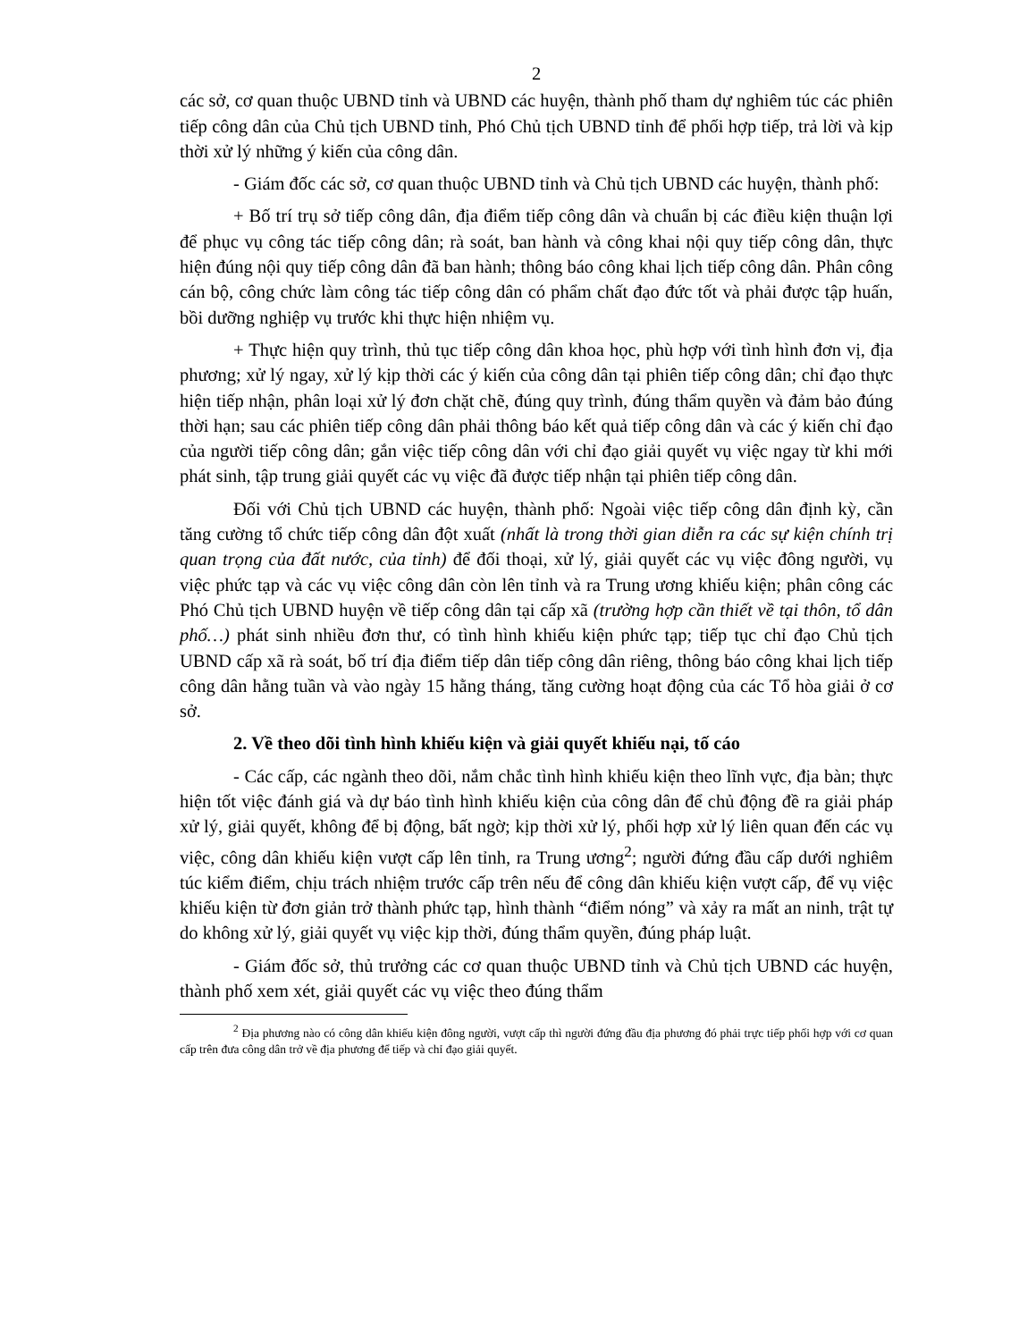2
các sở, cơ quan thuộc UBND tỉnh và UBND các huyện, thành phố tham dự nghiêm túc các phiên tiếp công dân của Chủ tịch UBND tỉnh, Phó Chủ tịch UBND tỉnh để phối hợp tiếp, trả lời và kịp thời xử lý những ý kiến của công dân.
- Giám đốc các sở, cơ quan thuộc UBND tỉnh và Chủ tịch UBND các huyện, thành phố:
+ Bố trí trụ sở tiếp công dân, địa điểm tiếp công dân và chuẩn bị các điều kiện thuận lợi để phục vụ công tác tiếp công dân; rà soát, ban hành và công khai nội quy tiếp công dân, thực hiện đúng nội quy tiếp công dân đã ban hành; thông báo công khai lịch tiếp công dân. Phân công cán bộ, công chức làm công tác tiếp công dân có phẩm chất đạo đức tốt và phải được tập huấn, bồi dưỡng nghiệp vụ trước khi thực hiện nhiệm vụ.
+ Thực hiện quy trình, thủ tục tiếp công dân khoa học, phù hợp với tình hình đơn vị, địa phương; xử lý ngay, xử lý kịp thời các ý kiến của công dân tại phiên tiếp công dân; chỉ đạo thực hiện tiếp nhận, phân loại xử lý đơn chặt chẽ, đúng quy trình, đúng thẩm quyền và đảm bảo đúng thời hạn; sau các phiên tiếp công dân phải thông báo kết quả tiếp công dân và các ý kiến chỉ đạo của người tiếp công dân; gắn việc tiếp công dân với chỉ đạo giải quyết vụ việc ngay từ khi mới phát sinh, tập trung giải quyết các vụ việc đã được tiếp nhận tại phiên tiếp công dân.
Đối với Chủ tịch UBND các huyện, thành phố: Ngoài việc tiếp công dân định kỳ, cần tăng cường tổ chức tiếp công dân đột xuất (nhất là trong thời gian diễn ra các sự kiện chính trị quan trọng của đất nước, của tỉnh) để đối thoại, xử lý, giải quyết các vụ việc đông người, vụ việc phức tạp và các vụ việc công dân còn lên tỉnh và ra Trung ương khiếu kiện; phân công các Phó Chủ tịch UBND huyện về tiếp công dân tại cấp xã (trường hợp cần thiết về tại thôn, tổ dân phố…) phát sinh nhiều đơn thư, có tình hình khiếu kiện phức tạp; tiếp tục chỉ đạo Chủ tịch UBND cấp xã rà soát, bố trí địa điểm tiếp dân tiếp công dân riêng, thông báo công khai lịch tiếp công dân hằng tuần và vào ngày 15 hằng tháng, tăng cường hoạt động của các Tổ hòa giải ở cơ sở.
2. Về theo dõi tình hình khiếu kiện và giải quyết khiếu nại, tố cáo
- Các cấp, các ngành theo dõi, nắm chắc tình hình khiếu kiện theo lĩnh vực, địa bàn; thực hiện tốt việc đánh giá và dự báo tình hình khiếu kiện của công dân để chủ động đề ra giải pháp xử lý, giải quyết, không để bị động, bất ngờ; kịp thời xử lý, phối hợp xử lý liên quan đến các vụ việc, công dân khiếu kiện vượt cấp lên tỉnh, ra Trung ương<sup>2</sup>; người đứng đầu cấp dưới nghiêm túc kiểm điểm, chịu trách nhiệm trước cấp trên nếu để công dân khiếu kiện vượt cấp, để vụ việc khiếu kiện từ đơn giản trở thành phức tạp, hình thành “điểm nóng” và xảy ra mất an ninh, trật tự do không xử lý, giải quyết vụ việc kịp thời, đúng thẩm quyền, đúng pháp luật.
- Giám đốc sở, thủ trưởng các cơ quan thuộc UBND tỉnh và Chủ tịch UBND các huyện, thành phố xem xét, giải quyết các vụ việc theo đúng thẩm
<sup>2</sup> Địa phương nào có công dân khiếu kiện đông người, vượt cấp thì người đứng đầu địa phương đó phải trực tiếp phối hợp với cơ quan cấp trên đưa công dân trở về địa phương để tiếp và chỉ đạo giải quyết.